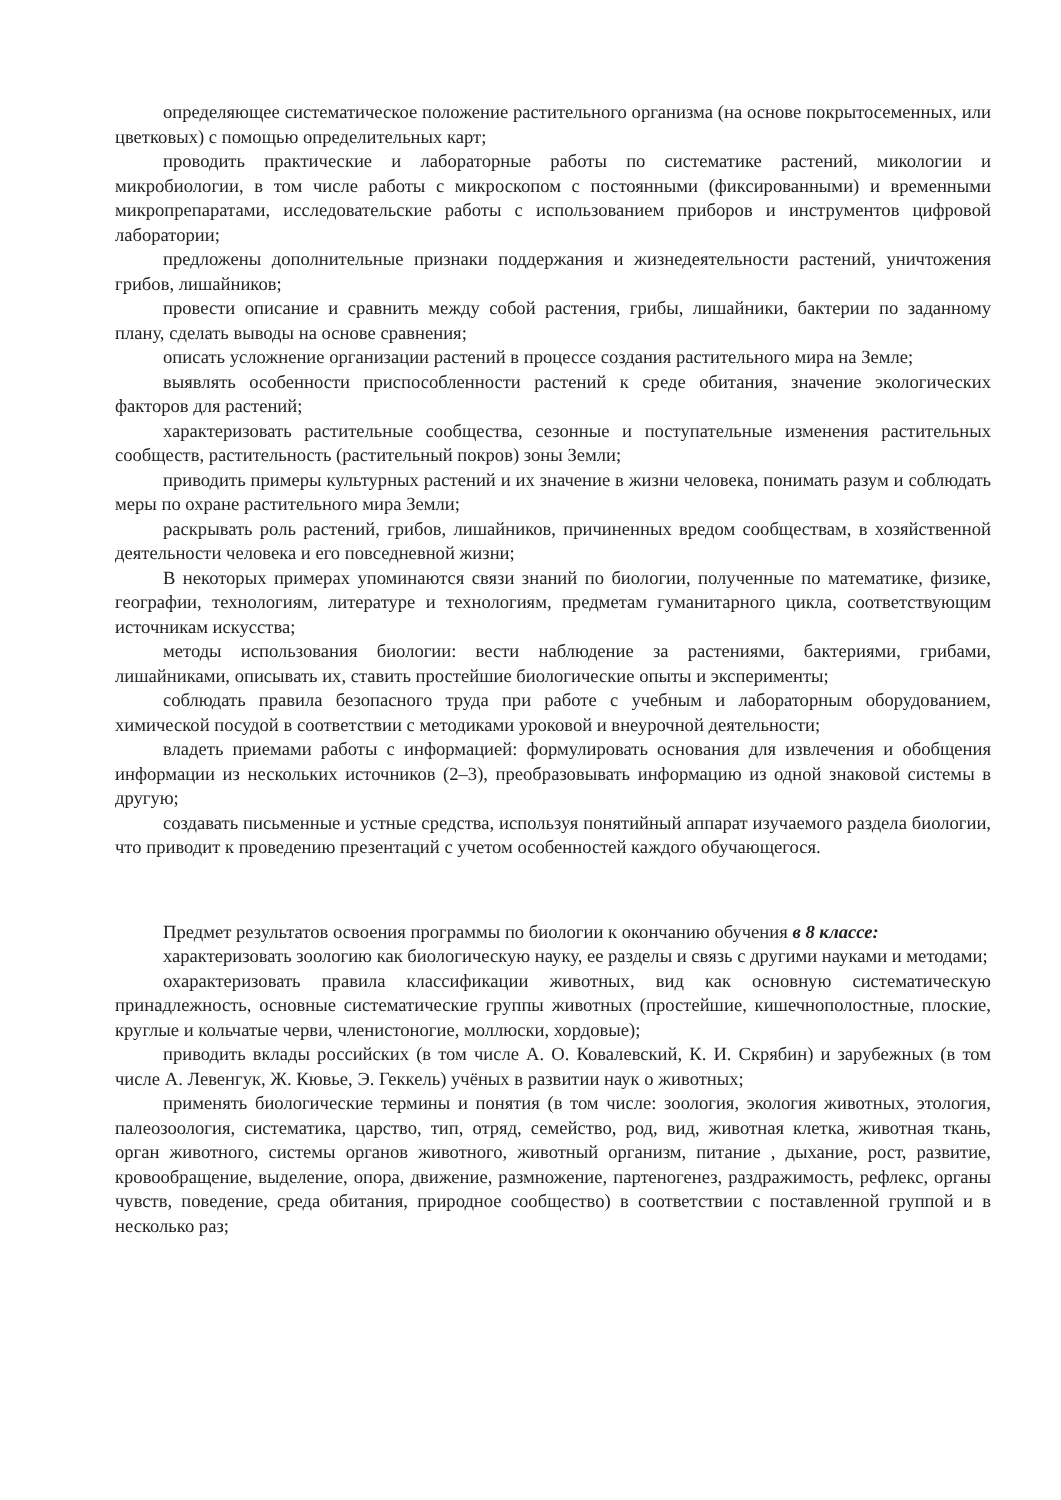определяющее систематическое положение растительного организма (на основе покрытосеменных, или цветковых) с помощью определительных карт;
проводить практические и лабораторные работы по систематике растений, микологии и микробиологии, в том числе работы с микроскопом с постоянными (фиксированными) и временными микропрепаратами, исследовательские работы с использованием приборов и инструментов цифровой лаборатории;
предложены дополнительные признаки поддержания и жизнедеятельности растений, уничтожения грибов, лишайников;
провести описание и сравнить между собой растения, грибы, лишайники, бактерии по заданному плану, сделать выводы на основе сравнения;
описать усложнение организации растений в процессе создания растительного мира на Земле;
выявлять особенности приспособленности растений к среде обитания, значение экологических факторов для растений;
характеризовать растительные сообщества, сезонные и поступательные изменения растительных сообществ, растительность (растительный покров) зоны Земли;
приводить примеры культурных растений и их значение в жизни человека, понимать разум и соблюдать меры по охране растительного мира Земли;
раскрывать роль растений, грибов, лишайников, причиненных вредом сообществам, в хозяйственной деятельности человека и его повседневной жизни;
В некоторых примерах упоминаются связи знаний по биологии, полученные по математике, физике, географии, технологиям, литературе и технологиям, предметам гуманитарного цикла, соответствующим источникам искусства;
методы использования биологии: вести наблюдение за растениями, бактериями, грибами, лишайниками, описывать их, ставить простейшие биологические опыты и эксперименты;
соблюдать правила безопасного труда при работе с учебным и лабораторным оборудованием, химической посудой в соответствии с методиками уроковой и внеурочной деятельности;
владеть приемами работы с информацией: формулировать основания для извлечения и обобщения информации из нескольких источников (2–3), преобразовывать информацию из одной знаковой системы в другую;
создавать письменные и устные средства, используя понятийный аппарат изучаемого раздела биологии, что приводит к проведению презентаций с учетом особенностей каждого обучающегося.
Предмет результатов освоения программы по биологии к окончанию обучения в 8 классе:
характеризовать зоологию как биологическую науку, ее разделы и связь с другими науками и методами;
охарактеризовать правила классификации животных, вид как основную систематическую принадлежность, основные систематические группы животных (простейшие, кишечнополостные, плоские, круглые и кольчатые черви, членистоногие, моллюски, хордовые);
приводить вклады российских (в том числе А. О. Ковалевский, К. И. Скрябин) и зарубежных (в том числе А. Левенгук, Ж. Кювье, Э. Геккель) учёных в развитии наук о животных;
применять биологические термины и понятия (в том числе: зоология, экология животных, этология, палеозоология, систематика, царство, тип, отряд, семейство, род, вид, животная клетка, животная ткань, орган животного, системы органов животного, животный организм, питание , дыхание, рост, развитие, кровообращение, выделение, опора, движение, размножение, партеногенез, раздражимость, рефлекс, органы чувств, поведение, среда обитания, природное сообщество) в соответствии с поставленной группой и в несколько раз;